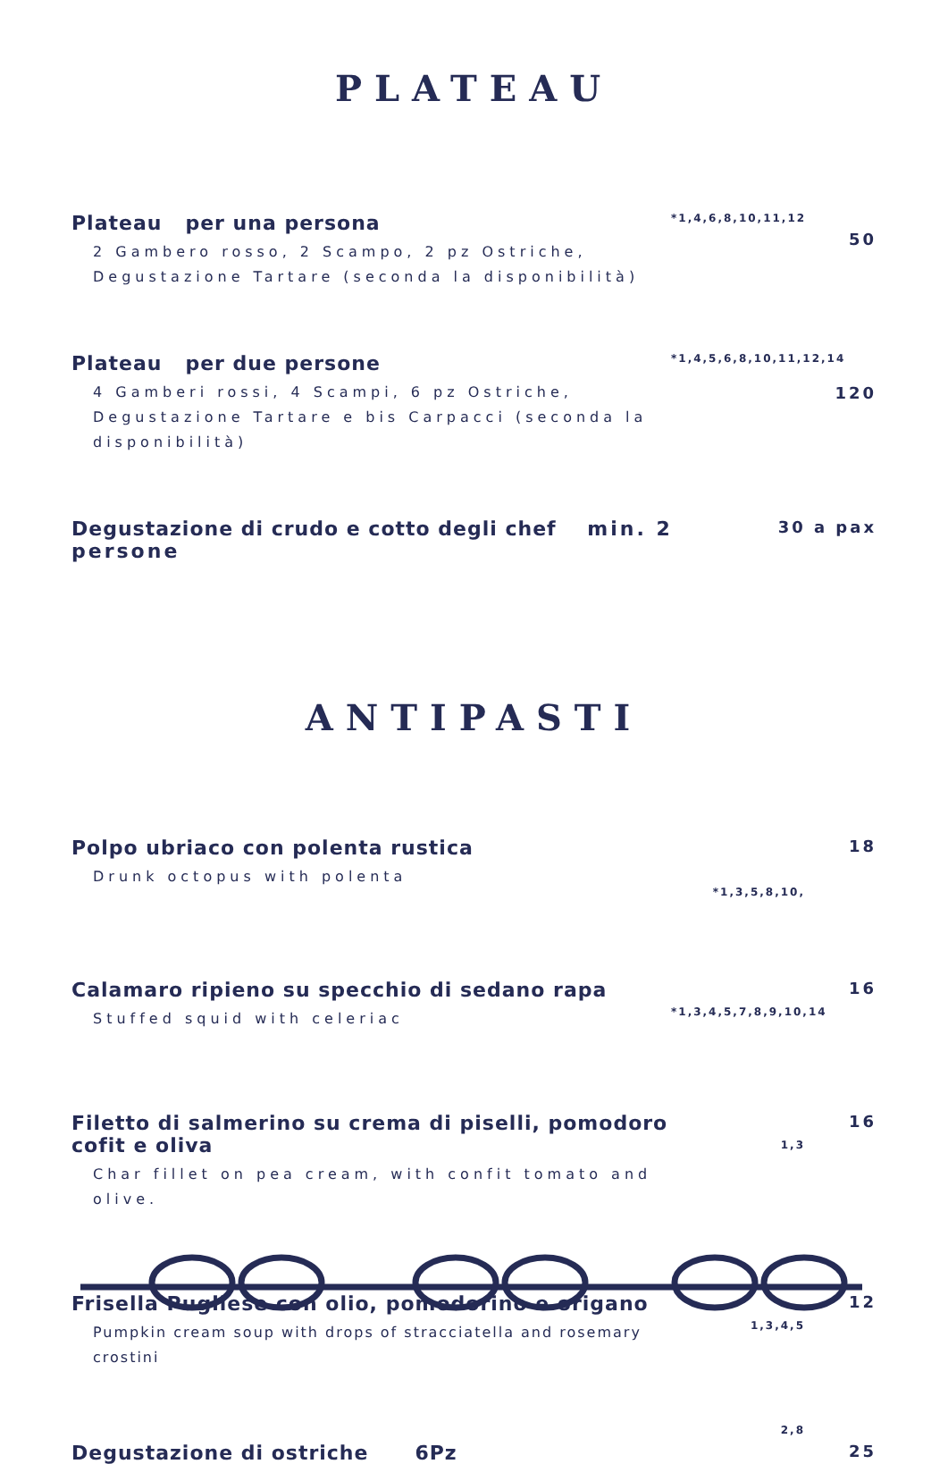PLATEAU
Plateau per una persona
2 Gambero rosso, 2 Scampo, 2 pz Ostriche, Degustazione Tartare (seconda la disponibilità)
*1,4,6,8,10,11,12
50
Plateau per due persone
4 Gamberi rossi, 4 Scampi, 6 pz Ostriche, Degustazione Tartare e bis Carpacci (seconda la disponibilità)
*1,4,5,6,8,10,11,12,14
120
Degustazione di crudo e cotto degli chef min. 2 persone
30 a pax
ANTIPASTI
Polpo ubriaco con polenta rustica
Drunk octopus with polenta
*1,3,5,8,10,
18
Calamaro ripieno su specchio di sedano rapa
Stuffed squid with celeriac
*1,3,4,5,7,8,9,10,14
16
Filetto di salmerino su crema di piselli, pomodoro cofit e oliva
Char fillet on pea cream, with confit tomato and olive.
1,3
16
Frisella Pugliese con olio, pomodorino e origano
Pumpkin cream soup with drops of stracciatella and rosemary crostini
1,3,4,5
12
Degustazione di ostriche 6Pz
2,8
25